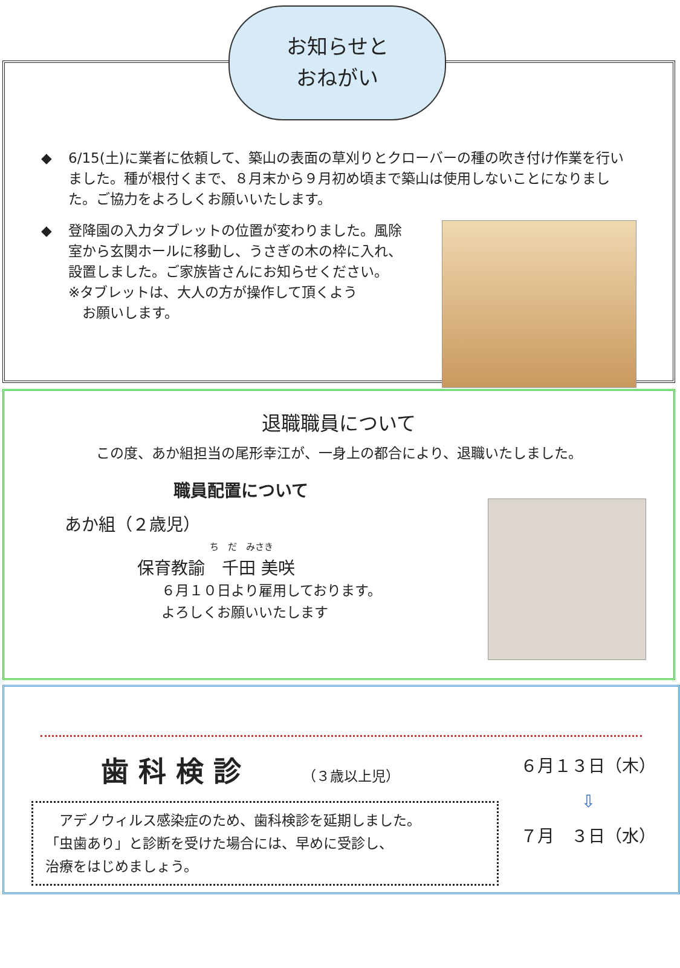お知らせと
おねがい
◆ 6/15(土)に業者に依頼して、築山の表面の草刈りとクローバーの種の吹き付け作業を行いました。種が根付くまで、８月末から９月初め頃まで築山は使用しないことになりました。ご協力をよろしくお願いいたします。
◆ 登降園の入力タブレットの位置が変わりました。風除室から玄関ホールに移動し、うさぎの木の枠に入れ、設置しました。ご家族皆さんにお知らせください。
※タブレットは、大人の方が操作して頂くよう
　お願いします。
退職職員について
この度、あか組担当の尾形幸江が、一身上の都合により、退職いたしました。
職員配置について
あか組（２歳児）
ち　だ　みさき
保育教諭　千田 美咲
６月１０日より雇用しております。
よろしくお願いいたします
歯科検診 （３歳以上児）
　アデノウィルス感染症のため、歯科検診を延期しました。
「虫歯あり」と診断を受けた場合には、早めに受診し、
治療をはじめましょう。
６月１３日（木）
⇩
７月　３日（水）